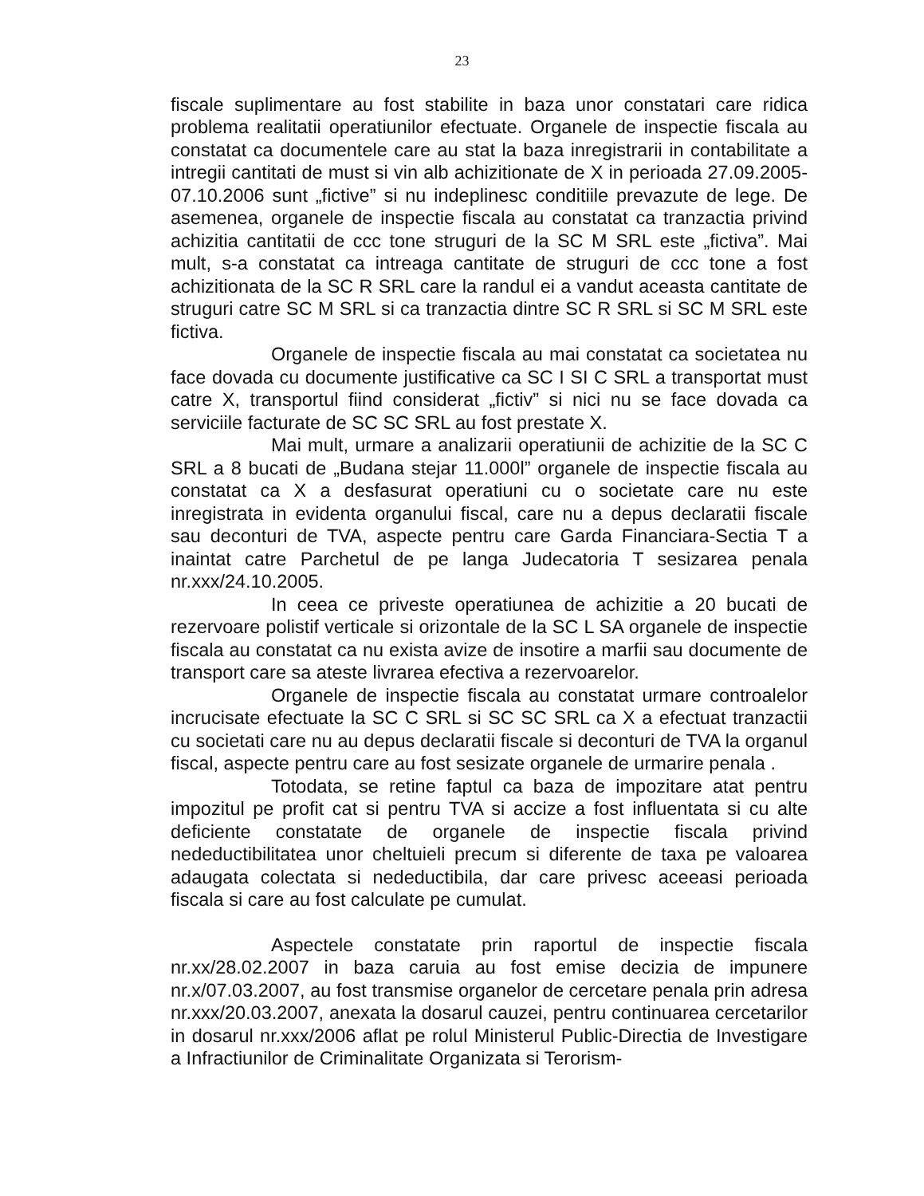23
fiscale suplimentare au fost stabilite in baza unor constatari care ridica problema realitatii operatiunilor efectuate. Organele de inspectie fiscala au constatat ca documentele care au stat la baza inregistrarii in contabilitate a intregii cantitati de must si vin alb achizitionate de X in perioada 27.09.2005-07.10.2006 sunt „fictive” si nu indeplinesc conditiile prevazute de lege. De asemenea, organele de inspectie fiscala au constatat ca tranzactia privind achizitia cantitatii de ccc tone struguri de la SC M SRL este „fictiva”. Mai mult, s-a constatat ca intreaga cantitate de struguri de ccc tone a fost achizitionata de la SC R SRL care la randul ei a vandut aceasta cantitate de struguri catre SC M SRL si ca tranzactia dintre SC R SRL si SC M SRL este fictiva.
Organele de inspectie fiscala au mai constatat ca societatea nu face dovada cu documente justificative ca SC I SI C SRL a transportat must catre X, transportul fiind considerat „fictiv” si nici nu se face dovada ca serviciile facturate de SC SC SRL au fost prestate X.
Mai mult, urmare a analizarii operatiunii de achizitie de la SC C SRL a 8 bucati de „Budana stejar 11.000l” organele de inspectie fiscala au constatat ca X a desfasurat operatiuni cu o societate care nu este inregistrata in evidenta organului fiscal, care nu a depus declaratii fiscale sau deconturi de TVA, aspecte pentru care Garda Financiara-Sectia T a inaintat catre Parchetul de pe langa Judecatoria T sesizarea penala nr.xxx/24.10.2005.
In ceea ce priveste operatiunea de achizitie a 20 bucati de rezervoare polistif verticale si orizontale de la SC L SA organele de inspectie fiscala au constatat ca nu exista avize de insotire a marfii sau documente de transport care sa ateste livrarea efectiva a rezervoarelor.
Organele de inspectie fiscala au constatat urmare controalelor incrucisate efectuate la SC C SRL si SC SC SRL ca X a efectuat tranzactii cu societati care nu au depus declaratii fiscale si deconturi de TVA la organul fiscal, aspecte pentru care au fost sesizate organele de urmarire penala .
Totodata, se retine faptul ca baza de impozitare atat pentru impozitul pe profit cat si pentru TVA si accize a fost influentata si cu alte deficiente constatate de organele de inspectie fiscala privind nedeductibilitatea unor cheltuieli precum si diferente de taxa pe valoarea adaugata colectata si nedeductibila, dar care privesc aceeasi perioada fiscala si care au fost calculate pe cumulat.
Aspectele constatate prin raportul de inspectie fiscala nr.xx/28.02.2007 in baza caruia au fost emise decizia de impunere nr.x/07.03.2007, au fost transmise organelor de cercetare penala prin adresa nr.xxx/20.03.2007, anexata la dosarul cauzei, pentru continuarea cercetarilor in dosarul nr.xxx/2006 aflat pe rolul Ministerul Public-Directia de Investigare a Infractiunilor de Criminalitate Organizata si Terorism-